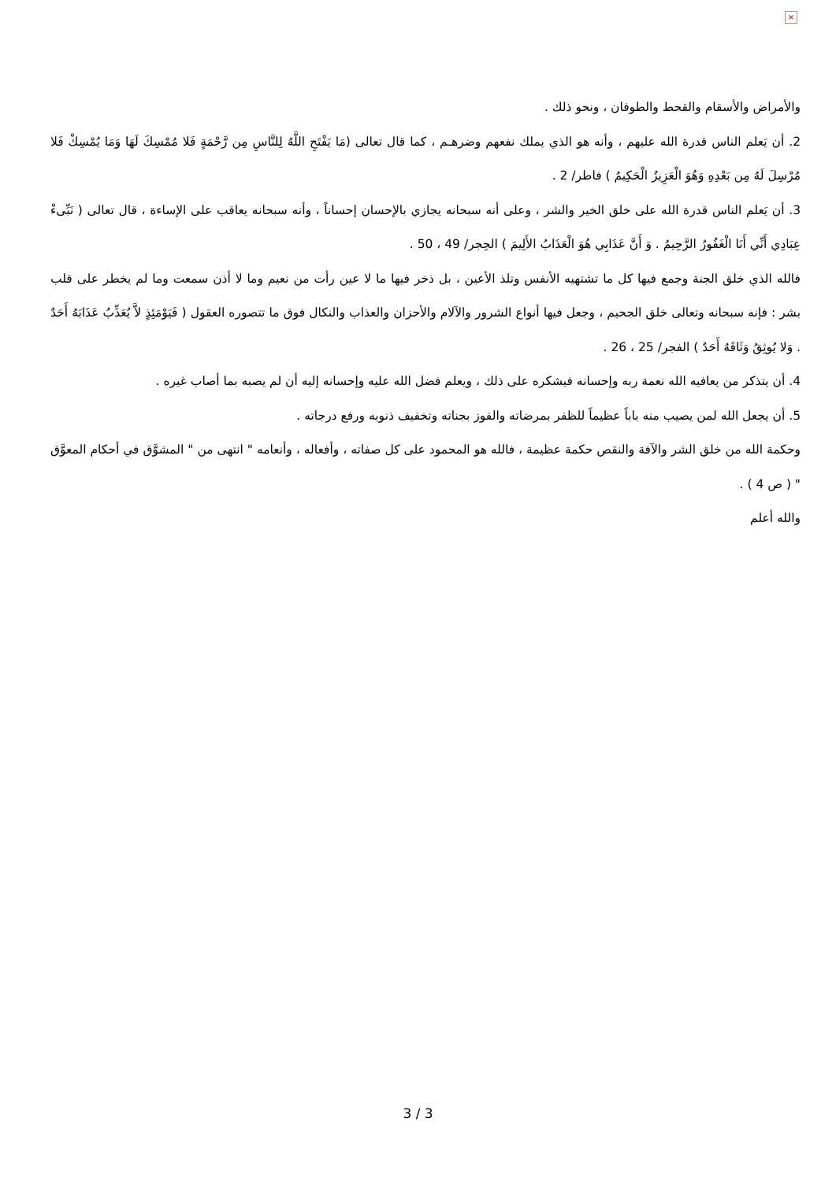×
والأمراض والأسقام والقحط والطوفان ، ونحو ذلك .
2. أن يَعلم الناس قدرة الله عليهم ، وأنه هو الذي يملك نفعهم وضرهـم ، كما قال تعالى (مَا يَفْتَحِ اللَّهُ لِلنَّاسِ مِن رَّحْمَةٍ فَلا مُمْسِكَ لَهَا وَمَا يُمْسِكْ فَلا مُرْسِلَ لَهُ مِن بَعْدِهِ وَهُوَ الْعَزِيزُ الْحَكِيمُ ) فاطر/ 2 .
3. أن يَعلم الناس قدرة الله على خلق الخير والشر ، وعلى أنه سبحانه يجازي بالإحسان إحساناً ، وأنه سبحانه يعاقب على الإساءة ، قال تعالى ( نَبِّىءْ عِبَادِي أَنِّي أَنَا الْغَفُورُ الرَّحِيمُ . وَ أَنَّ عَذَابِي هُوَ الْعَذَابُ الأَلِيمَ ) الحِجر/ 49 ، 50 .
فالله الذي خلق الجنة وجمع فيها كل ما تشتهيه الأنفس وتلذ الأعين ، بل ذخر فيها ما لا عين رأت من نعيم وما لا أذن سمعت وما لم يخطر على قلب بشر : فإنه سبحانه وتعالى خلق الجحيم ، وجعل فيها أنواع الشرور والآلام والأحزان والعذاب والنكال فوق ما تتصوره العقول ( فَيَوْمَئِذٍ لاَّ يُعَذِّبُ عَذَابَهُ أَحَدٌ . وَلا يُوثِقُ وَثَاقَهُ أَحَدٌ ) الفجر/ 25 ، 26 .
4. أن يتذكر من يعافيه الله نعمة ربه وإحسانه فيشكره على ذلك ، ويعلم فضل الله عليه وإحسانه إليه أن لم يصبه بما أصاب غيره .
5. أن يجعل الله لمن يصيب منه باباً عظيماً للظفر بمرضاته والفوز بجناته وتخفيف ذنوبه ورفع درجاته .
وحكمة الله من خلق الشر والآفة والنقص حكمة عظيمة ، فالله هو المحمود على كل صفاته ، وأفعاله ، وأنعامه " انتهى من " المشوَّق في أحكام المعوَّق " ( ص 4 ) .
والله أعلم
3 / 3